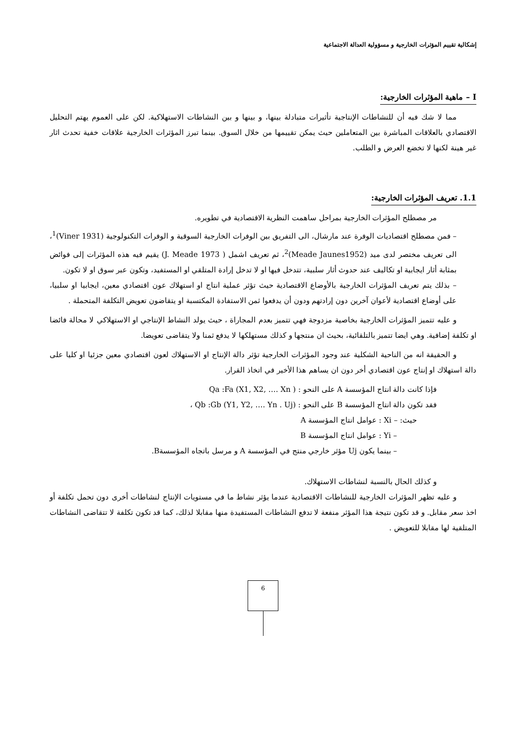إشكالية تقييم المؤثرات الخارجية و مسؤولية العدالة الاجتماعية
I – ماهية المؤثرات الخارجية:
مما لا شك فيه أن للنشاطات الإنتاجية تأثيرات متبادلة بينها، و بينها و بين النشاطات الاستهلاكية. لكن على العموم يهتم التحليل الاقتصادي بالعلاقات المباشرة بين المتعاملين حيث يمكن تقييمها من خلال السوق. بينما تبرز المؤثرات الخارجية علاقات خفية تحدث اثار غير هينة لكنها لا تخضع العرض و الطلب.
1.1. تعريف المؤثرات الخارجية:
مر مصطلح المؤثرات الخارجية بمراحل ساهمت النظرية الاقتصادية في تطويره.
– فمن مصطلح اقتصاديات الوفرة عند مارشال، الى التفريق بين الوفرات الخارجية السوقية و الوفرات التكنولوجية (Viner 1931)<sup>1</sup>، الى تعريف مختصر لدى ميد (Meade Jaunes1952)<sup>2</sup>، ثم تعريف اشمل ( J. Meade 1973) يقيم فيه هذه المؤثرات إلى فوائض بمثابة أثار ايجابية او تكاليف عند حدوث أثار سلبية، تتدخل فيها او لا تدخل إرادة المتلقي او المستفيد، وتكون عبر سوق او لا تكون.
– بذلك يتم تعريف المؤثرات الخارجية بالأوضاع الاقتصادية حيث تؤثر عملية انتاج او استهلاك عون اقتصادي معين، ايجابيا او سلبيا، على أوضاع اقتصادية لأعوان آخرين دون إرادتهم ودون أن يدفعوا ثمن الاستفادة المكتسبة او يتقاضون تعويض التكلفة المتحملة .
و عليه تتميز المؤثرات الخارجية بخاصية مزدوجة فهي تتميز بعدم المجاراة ، حيث يولد النشاط الإنتاجي او الاستهلاكي لا محالة فائضا او تكلفة إضافية. وهي ايضا تتميز بالتلقائية، بحيث ان منتجها و كذلك مستهلكها لا يدفع ثمنا ولا يتقاضى تعويضا.
و الحقيقة انه من الناحية الشكلية عند وجود المؤثرات الخارجية تؤثر دالة الإنتاج او الاستهلاك لعون اقتصادي معين جزئيا او كليا على دالة استهلاك او إنتاج عون اقتصادي أخر دون ان يساهم هذا الأخير في اتخاذ القرار.
فإذا كانت دالة انتاج المؤسسة A على النحو : ( Qa :Fa (X1, X2, …. Xn
فقد تكون دالة انتاج المؤسسة B على النحو : (Qb :Gb (Y1, Y2, …. Yn . Uj ،
حيث: – Xi : عوامل انتاج المؤسسة A
– Yi : عوامل انتاج المؤسسة B
– بينما يكون Uj مؤثر خارجي منتج في المؤسسة A و مرسل باتجاه المؤسسةB.
و كذلك الحال بالنسبة لنشاطات الاستهلاك.
و عليه تظهر المؤثرات الخارجية للنشاطات الاقتصادية عندما يؤثر نشاط ما في مستويات الإنتاج لنشاطات أخرى دون تحمل تكلفة أو اخذ سعر مقابل. و قد تكون نتيجة هذا المؤثر منفعة لا تدفع النشاطات المستفيدة منها مقابلا لذلك، كما قد تكون تكلفة لا تتقاضى النشاطات المتلقية لها مقابلا للتعويض .
6